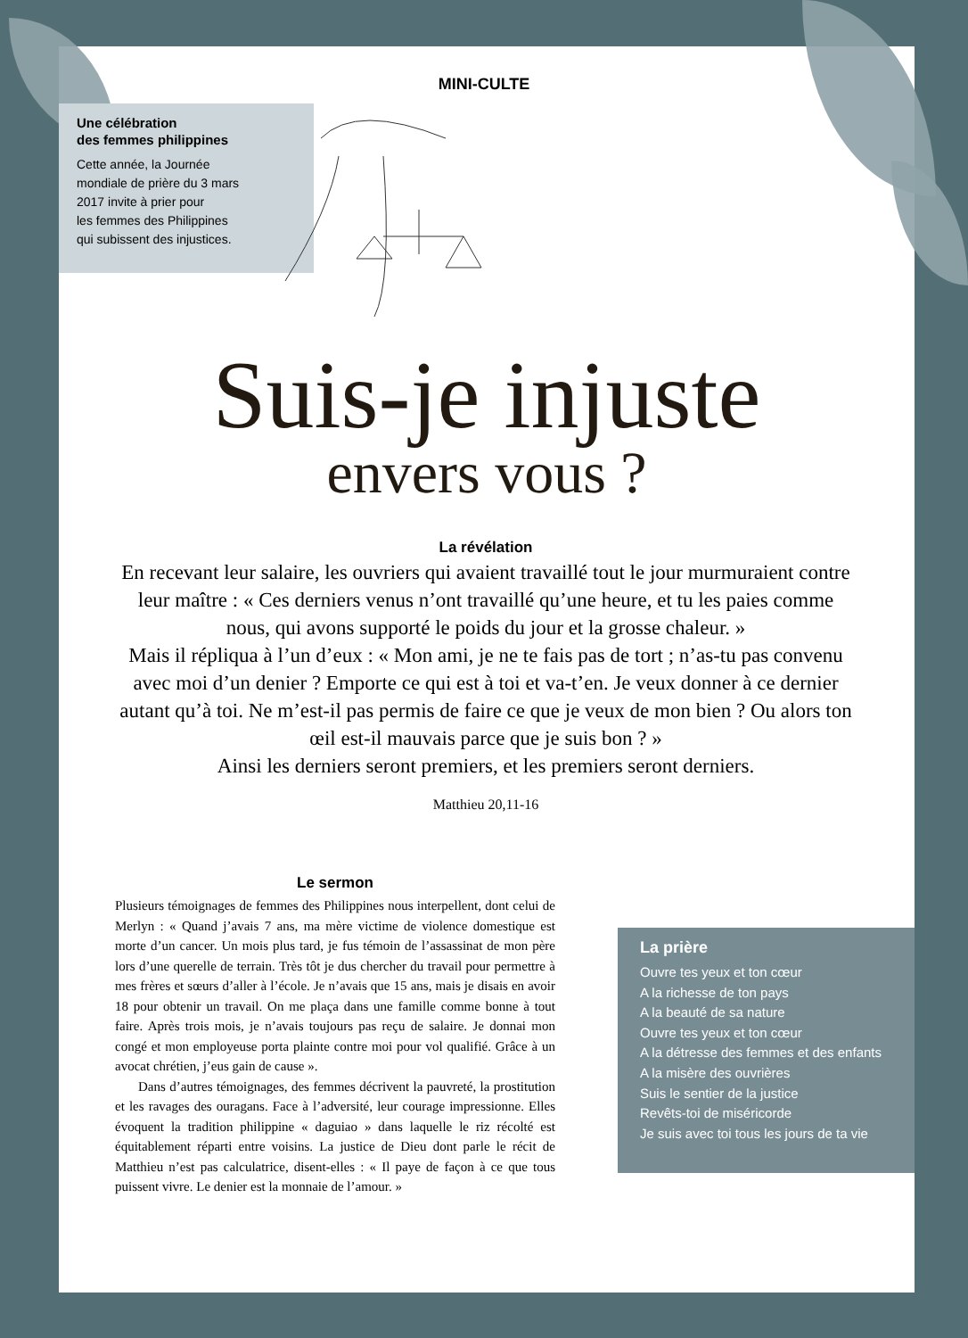MINI-CULTE
Une célébration
des femmes philippines
Cette année, la Journée
mondiale de prière du 3 mars
2017 invite à prier pour
les femmes des Philippines
qui subissent des injustices.
Suis-je injuste
envers vous ?
La révélation
En recevant leur salaire, les ouvriers qui avaient travaillé tout le jour murmuraient contre leur maître : « Ces derniers venus n’ont travaillé qu’une heure, et tu les paies comme nous, qui avons supporté le poids du jour et la grosse chaleur. »
Mais il répliqua à l’un d’eux : « Mon ami, je ne te fais pas de tort ; n’as-tu pas convenu avec moi d’un denier ? Emporte ce qui est à toi et va-t’en. Je veux donner à ce dernier autant qu’à toi. Ne m’est-il pas permis de faire ce que je veux de mon bien ? Ou alors ton œil est-il mauvais parce que je suis bon ? »
Ainsi les derniers seront premiers, et les premiers seront derniers.
Matthieu 20,11-16
Le sermon
Plusieurs témoignages de femmes des Philippines nous interpellent, dont celui de Merlyn : « Quand j’avais 7 ans, ma mère victime de violence domestique est morte d’un cancer. Un mois plus tard, je fus témoin de l’assassinat de mon père lors d’une querelle de terrain. Très tôt je dus chercher du travail pour permettre à mes frères et sœurs d’aller à l’école. Je n’avais que 15 ans, mais je disais en avoir 18 pour obtenir un travail. On me plaça dans une famille comme bonne à tout faire. Après trois mois, je n’avais toujours pas reçu de salaire. Je donnai mon congé et mon employeuse porta plainte contre moi pour vol qualifié. Grâce à un avocat chrétien, j’eus gain de cause ».
Dans d’autres témoignages, des femmes décrivent la pauvreté, la prostitution et les ravages des ouragans. Face à l’adversité, leur courage impressionne. Elles évoquent la tradition philippine « daguiao » dans laquelle le riz récolté est équitablement réparti entre voisins. La justice de Dieu dont parle le récit de Matthieu n’est pas calculatrice, disent-elles : « Il paye de façon à ce que tous puissent vivre. Le denier est la monnaie de l’amour. »
La prière
Ouvre tes yeux et ton cœur
A la richesse de ton pays
A la beauté de sa nature
Ouvre tes yeux et ton cœur
A la détresse des femmes et des enfants
A la misère des ouvrières
Suis le sentier de la justice
Revêts-toi de miséricorde
Je suis avec toi tous les jours de ta vie